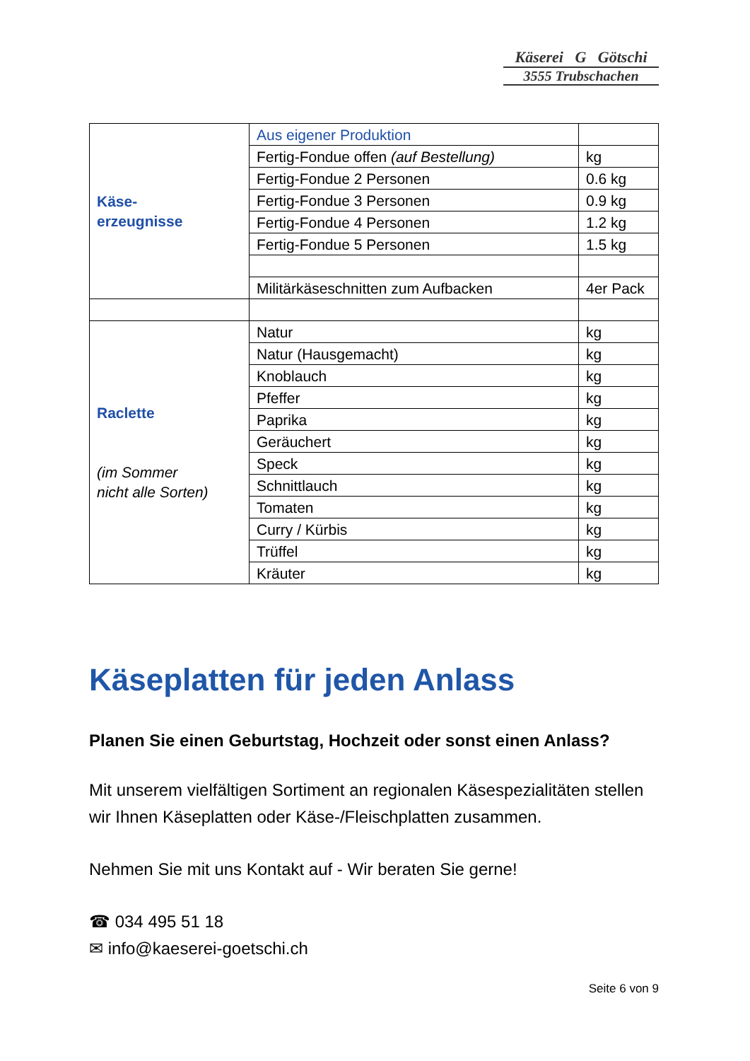Käserei G Götschi
3555 Trubschachen
| Käse- erzeugnisse | Aus eigener Produktion | |
| | Fertig-Fondue offen (auf Bestellung) | kg |
| | Fertig-Fondue 2 Personen | 0.6 kg |
| | Fertig-Fondue 3 Personen | 0.9 kg |
| | Fertig-Fondue 4 Personen | 1.2 kg |
| | Fertig-Fondue 5 Personen | 1.5 kg |
| | Militärkäseschnitten zum Aufbacken | 4er Pack |
| Raclette (im Sommer nicht alle Sorten) | Natur | kg |
| | Natur (Hausgemacht) | kg |
| | Knoblauch | kg |
| | Pfeffer | kg |
| | Paprika | kg |
| | Geräuchert | kg |
| | Speck | kg |
| | Schnittlauch | kg |
| | Tomaten | kg |
| | Curry / Kürbis | kg |
| | Trüffel | kg |
| | Kräuter | kg |
Käseplatten für jeden Anlass
Planen Sie einen Geburtstag, Hochzeit oder sonst einen Anlass?
Mit unserem vielfältigen Sortiment an regionalen Käsespezialitäten stellen wir Ihnen Käseplatten oder Käse-/Fleischplatten zusammen.
Nehmen Sie mit uns Kontakt auf - Wir beraten Sie gerne!
☎ 034 495 51 18
✉ info@kaeserei-goetschi.ch
Seite 6 von 9